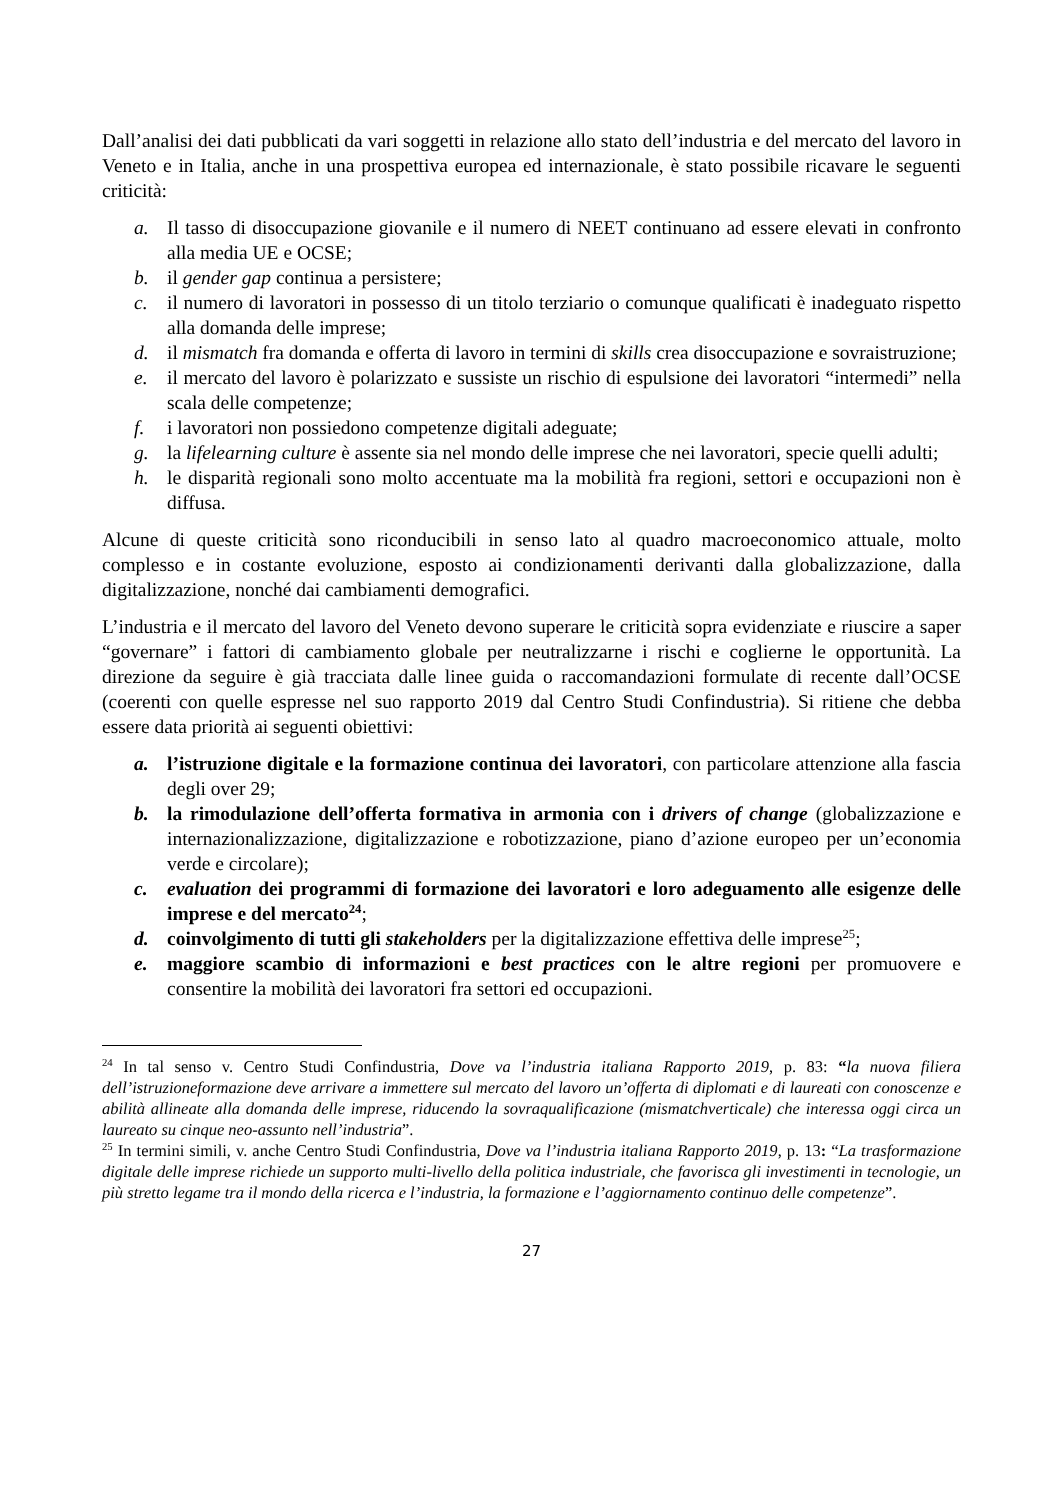Dall’analisi dei dati pubblicati da vari soggetti in relazione allo stato dell’industria e del mercato del lavoro in Veneto e in Italia, anche in una prospettiva europea ed internazionale, è stato possibile ricavare le seguenti criticità:
a. Il tasso di disoccupazione giovanile e il numero di NEET continuano ad essere elevati in confronto alla media UE e OCSE;
b. il gender gap continua a persistere;
c. il numero di lavoratori in possesso di un titolo terziario o comunque qualificati è inadeguato rispetto alla domanda delle imprese;
d. il mismatch fra domanda e offerta di lavoro in termini di skills crea disoccupazione e sovraistruzione;
e. il mercato del lavoro è polarizzato e sussiste un rischio di espulsione dei lavoratori “intermedi” nella scala delle competenze;
f. i lavoratori non possiedono competenze digitali adeguate;
g. la lifelearning culture è assente sia nel mondo delle imprese che nei lavoratori, specie quelli adulti;
h. le disparità regionali sono molto accentuate ma la mobilità fra regioni, settori e occupazioni non è diffusa.
Alcune di queste criticità sono riconducibili in senso lato al quadro macroeconomico attuale, molto complesso e in costante evoluzione, esposto ai condizionamenti derivanti dalla globalizzazione, dalla digitalizzazione, nonché dai cambiamenti demografici.
L’industria e il mercato del lavoro del Veneto devono superare le criticità sopra evidenziate e riuscire a saper “governare” i fattori di cambiamento globale per neutralizzarne i rischi e coglierne le opportunità. La direzione da seguire è già tracciata dalle linee guida o raccomandazioni formulate di recente dall’OCSE (coerenti con quelle espresse nel suo rapporto 2019 dal Centro Studi Confindustria). Si ritiene che debba essere data priorità ai seguenti obiettivi:
a. l’istruzione digitale e la formazione continua dei lavoratori, con particolare attenzione alla fascia degli over 29;
b. la rimodulazione dell’offerta formativa in armonia con i drivers of change (globalizzazione e internazionalizzazione, digitalizzazione e robotizzazione, piano d’azione europeo per un’economia verde e circolare);
c. evaluation dei programmi di formazione dei lavoratori e loro adeguamento alle esigenze delle imprese e del mercato<sup>24</sup>;
d. coinvolgimento di tutti gli stakeholders per la digitalizzazione effettiva delle imprese<sup>25</sup>;
e. maggiore scambio di informazioni e best practices con le altre regioni per promuovere e consentire la mobilità dei lavoratori fra settori ed occupazioni.
<sup>24</sup> In tal senso v. Centro Studi Confindustria, Dove va l’industria italiana Rapporto 2019, p. 83: “la nuova filiera dell’istruzioneformazione deve arrivare a immettere sul mercato del lavoro un’offerta di diplomati e di laureati con conoscenze e abilità allineate alla domanda delle imprese, riducendo la sovraqualificazione (mismatchverticale) che interessa oggi circa un laureato su cinque neo-assunto nell’industria”.
<sup>25</sup> In termini simili, v. anche Centro Studi Confindustria, Dove va l’industria italiana Rapporto 2019, p. 13: “La trasformazione digitale delle imprese richiede un supporto multi-livello della politica industriale, che favorisca gli investimenti in tecnologie, un più stretto legame tra il mondo della ricerca e l’industria, la formazione e l’aggiornamento continuo delle competenze”.
27